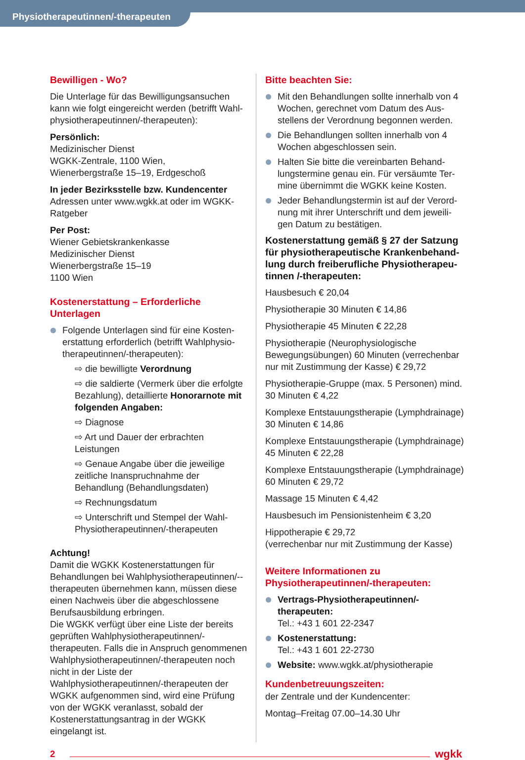Physiotherapeutinnen/-therapeuten
Bewilligen - Wo?
Die Unterlage für das Bewilligungsansuchen kann wie folgt eingereicht werden (betrifft Wahl-physiotherapeutinnen/-therapeuten):
Persönlich:
Medizinischer Dienst
WGKK-Zentrale, 1100 Wien,
Wienerbergstraße 15–19, Erdgeschoß
In jeder Bezirksstelle bzw. Kundencenter
Adressen unter www.wgkk.at oder im WGKK-Ratgeber
Per Post:
Wiener Gebietskrankenkasse
Medizinischer Dienst
Wienerbergstraße 15–19
1100 Wien
Kostenerstattung – Erforderliche Unterlagen
Folgende Unterlagen sind für eine Kosten-erstattung erforderlich (betrifft Wahlphysio-therapeutinnen/-therapeuten):
⇨ die bewilligte Verordnung
⇨ die saldierte (Vermerk über die erfolgte Bezahlung), detaillierte Honorarnote mit folgenden Angaben:
⇨ Diagnose
⇨ Art und Dauer der erbrachten Leistungen
⇨ Genaue Angabe über die jeweilige zeitliche Inanspruchnahme der Behandlung (Behandlungsdaten)
⇨ Rechnungsdatum
⇨ Unterschrift und Stempel der Wahl-Physiotherapeutinnen/-therapeuten
Achtung!
Damit die WGKK Kostenerstattungen für Behandlungen bei Wahlphysiotherapeutinnen/--therapeuten übernehmen kann, müssen diese einen Nachweis über die abgeschlossene Berufsausbildung erbringen.
Die WGKK verfügt über eine Liste der bereits geprüften Wahlphysiotherapeutinnen/-therapeuten. Falls die in Anspruch genommenen Wahlphysiotherapeutinnen/-therapeuten noch nicht in der Liste der Wahlphysiotherapeutinnen/-therapeuten der WGKK aufgenommen sind, wird eine Prüfung von der WGKK veranlasst, sobald der Kostenerstattungsantrag in der WGKK eingelangt ist.
Bitte beachten Sie:
Mit den Behandlungen sollte innerhalb von 4 Wochen, gerechnet vom Datum des Aus-stellens der Verordnung begonnen werden.
Die Behandlungen sollten innerhalb von 4 Wochen abgeschlossen sein.
Halten Sie bitte die vereinbarten Behand-lungstermine genau ein. Für versäumte Ter-mine übernimmt die WGKK keine Kosten.
Jeder Behandlungstermin ist auf der Verord-nung mit ihrer Unterschrift und dem jeweili-gen Datum zu bestätigen.
Kostenerstattung gemäß § 27 der Satzung für physiotherapeutische Krankenbehand-lung durch freiberufliche Physiotherapeu-tinnen /-therapeuten:
Hausbesuch € 20,04
Physiotherapie 30 Minuten € 14,86
Physiotherapie 45 Minuten € 22,28
Physiotherapie (Neurophysiologische Bewegungsübungen) 60 Minuten (verrechenbar nur mit Zustimmung der Kasse) € 29,72
Physiotherapie-Gruppe (max. 5 Personen) mind. 30 Minuten € 4,22
Komplexe Entstauungstherapie (Lymphdrainage) 30 Minuten € 14,86
Komplexe Entstauungstherapie (Lymphdrainage) 45 Minuten € 22,28
Komplexe Entstauungstherapie (Lymphdrainage) 60 Minuten € 29,72
Massage 15 Minuten € 4,42
Hausbesuch im Pensionistenheim € 3,20
Hippotherapie € 29,72
(verrechenbar nur mit Zustimmung der Kasse)
Weitere Informationen zu Physiotherapeutinnen/-therapeuten:
Vertrags-Physiotherapeutinnen/-therapeuten:
Tel.: +43 1 601 22-2347
Kostenerstattung:
Tel.: +43 1 601 22-2730
Website: www.wgkk.at/physiotherapie
Kundenbetreuungszeiten:
der Zentrale und der Kundencenter:
Montag–Freitag 07.00–14.30 Uhr
2 wgkk